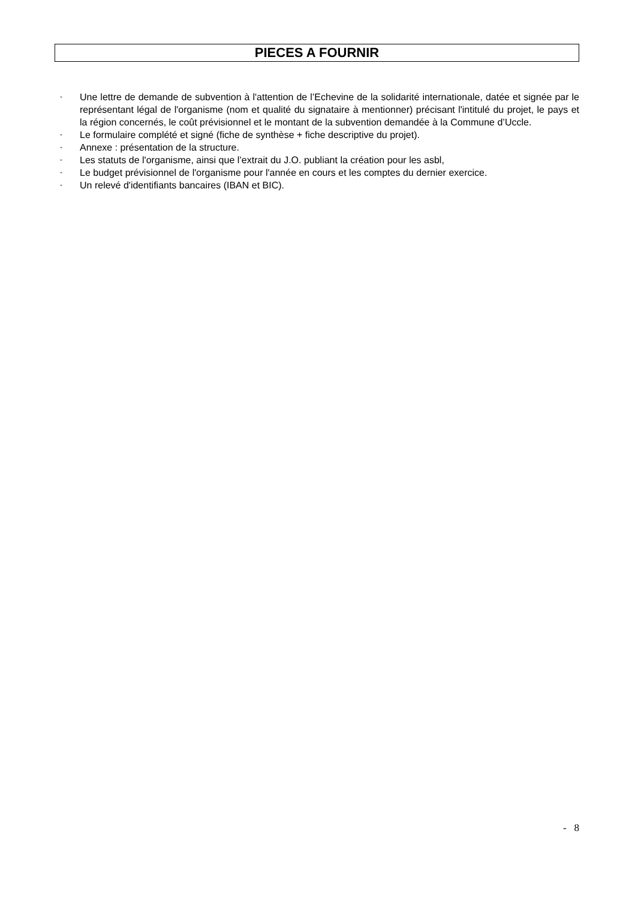PIECES A FOURNIR
- Une lettre de demande de subvention à l'attention de l’Echevine de la solidarité internationale, datée et signée par le représentant légal de l'organisme (nom et qualité du signataire à mentionner) précisant l'intitulé du projet, le pays et la région concernés, le coût prévisionnel et le montant de la subvention demandée à la Commune d’Uccle.
- Le formulaire complété et signé (fiche de synthèse + fiche descriptive du projet).
- Annexe : présentation de la structure.
- Les statuts de l'organisme, ainsi que l’extrait du J.O. publiant la création pour les asbl,
- Le budget prévisionnel de l'organisme pour l'année en cours et les comptes du dernier exercice.
- Un relevé d'identifiants bancaires (IBAN et BIC).
- 8